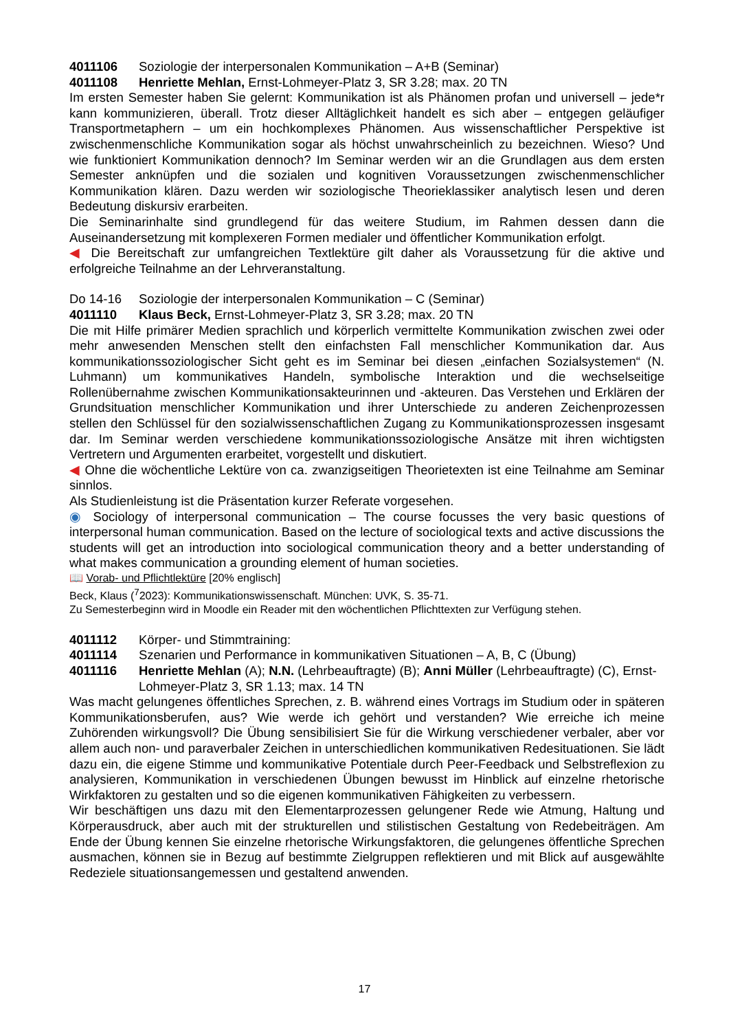4011106 Soziologie der interpersonalen Kommunikation – A+B (Seminar)
4011108 Henriette Mehlan, Ernst-Lohmeyer-Platz 3, SR 3.28; max. 20 TN
Im ersten Semester haben Sie gelernt: Kommunikation ist als Phänomen profan und universell – jede*r kann kommunizieren, überall. Trotz dieser Alltäglichkeit handelt es sich aber – entgegen geläufiger Transportmetaphern – um ein hochkomplexes Phänomen. Aus wissenschaftlicher Perspektive ist zwischenmenschliche Kommunikation sogar als höchst unwahrscheinlich zu bezeichnen. Wieso? Und wie funktioniert Kommunikation dennoch? Im Seminar werden wir an die Grundlagen aus dem ersten Semester anknüpfen und die sozialen und kognitiven Voraussetzungen zwischenmenschlicher Kommunikation klären. Dazu werden wir soziologische Theorieklassiker analytisch lesen und deren Bedeutung diskursiv erarbeiten.
Die Seminarinhalte sind grundlegend für das weitere Studium, im Rahmen dessen dann die Auseinandersetzung mit komplexeren Formen medialer und öffentlicher Kommunikation erfolgt.
◀ Die Bereitschaft zur umfangreichen Textlektüre gilt daher als Voraussetzung für die aktive und erfolgreiche Teilnahme an der Lehrveranstaltung.
Do 14-16 Soziologie der interpersonalen Kommunikation – C (Seminar)
4011110 Klaus Beck, Ernst-Lohmeyer-Platz 3, SR 3.28; max. 20 TN
Die mit Hilfe primärer Medien sprachlich und körperlich vermittelte Kommunikation zwischen zwei oder mehr anwesenden Menschen stellt den einfachsten Fall menschlicher Kommunikation dar. Aus kommunikationssoziologischer Sicht geht es im Seminar bei diesen „einfachen Sozialsystemen“ (N. Luhmann) um kommunikatives Handeln, symbolische Interaktion und die wechselseitige Rollenübernahme zwischen Kommunikationsakteurinnen und -akteuren. Das Verstehen und Erklären der Grundsituation menschlicher Kommunikation und ihrer Unterschiede zu anderen Zeichenprozessen stellen den Schlüssel für den sozialwissenschaftlichen Zugang zu Kommunikationsprozessen insgesamt dar. Im Seminar werden verschiedene kommunikationssoziologische Ansätze mit ihren wichtigsten Vertretern und Argumenten erarbeitet, vorgestellt und diskutiert.
◀ Ohne die wöchentliche Lektüre von ca. zwanzigseitigen Theorietexten ist eine Teilnahme am Seminar sinnlos.
Als Studienleistung ist die Präsentation kurzer Referate vorgesehen.
◉ Sociology of interpersonal communication – The course focusses the very basic questions of interpersonal human communication. Based on the lecture of sociological texts and active discussions the students will get an introduction into sociological communication theory and a better understanding of what makes communication a grounding element of human societies.
📖 Vorab- und Pflichtlektüre [20% englisch]
Beck, Klaus (<sup>7</sup>2023): Kommunikationswissenschaft. München: UVK, S. 35-71.
Zu Semesterbeginn wird in Moodle ein Reader mit den wöchentlichen Pflichttexten zur Verfügung stehen.
4011112 Körper- und Stimmtraining:
4011114 Szenarien und Performance in kommunikativen Situationen – A, B, C (Übung)
4011116 Henriette Mehlan (A); N.N. (Lehrbeauftragte) (B); Anni Müller (Lehrbeauftragte) (C), Ernst-Lohmeyer-Platz 3, SR 1.13; max. 14 TN
Was macht gelungenes öffentliches Sprechen, z. B. während eines Vortrags im Studium oder in späteren Kommunikationsberufen, aus? Wie werde ich gehört und verstanden? Wie erreiche ich meine Zuhörenden wirkungsvoll? Die Übung sensibilisiert Sie für die Wirkung verschiedener verbaler, aber vor allem auch non- und paraverbaler Zeichen in unterschiedlichen kommunikativen Redesituationen. Sie lädt dazu ein, die eigene Stimme und kommunikative Potentiale durch Peer-Feedback und Selbstreflexion zu analysieren, Kommunikation in verschiedenen Übungen bewusst im Hinblick auf einzelne rhetorische Wirkfaktoren zu gestalten und so die eigenen kommunikativen Fähigkeiten zu verbessern.
Wir beschäftigen uns dazu mit den Elementarprozessen gelungener Rede wie Atmung, Haltung und Körperausdruck, aber auch mit der strukturellen und stilistischen Gestaltung von Redebeiträgen. Am Ende der Übung kennen Sie einzelne rhetorische Wirkungsfaktoren, die gelungenes öffentliche Sprechen ausmachen, können sie in Bezug auf bestimmte Zielgruppen reflektieren und mit Blick auf ausgewählte Redeziele situationsangemessen und gestaltend anwenden.
17